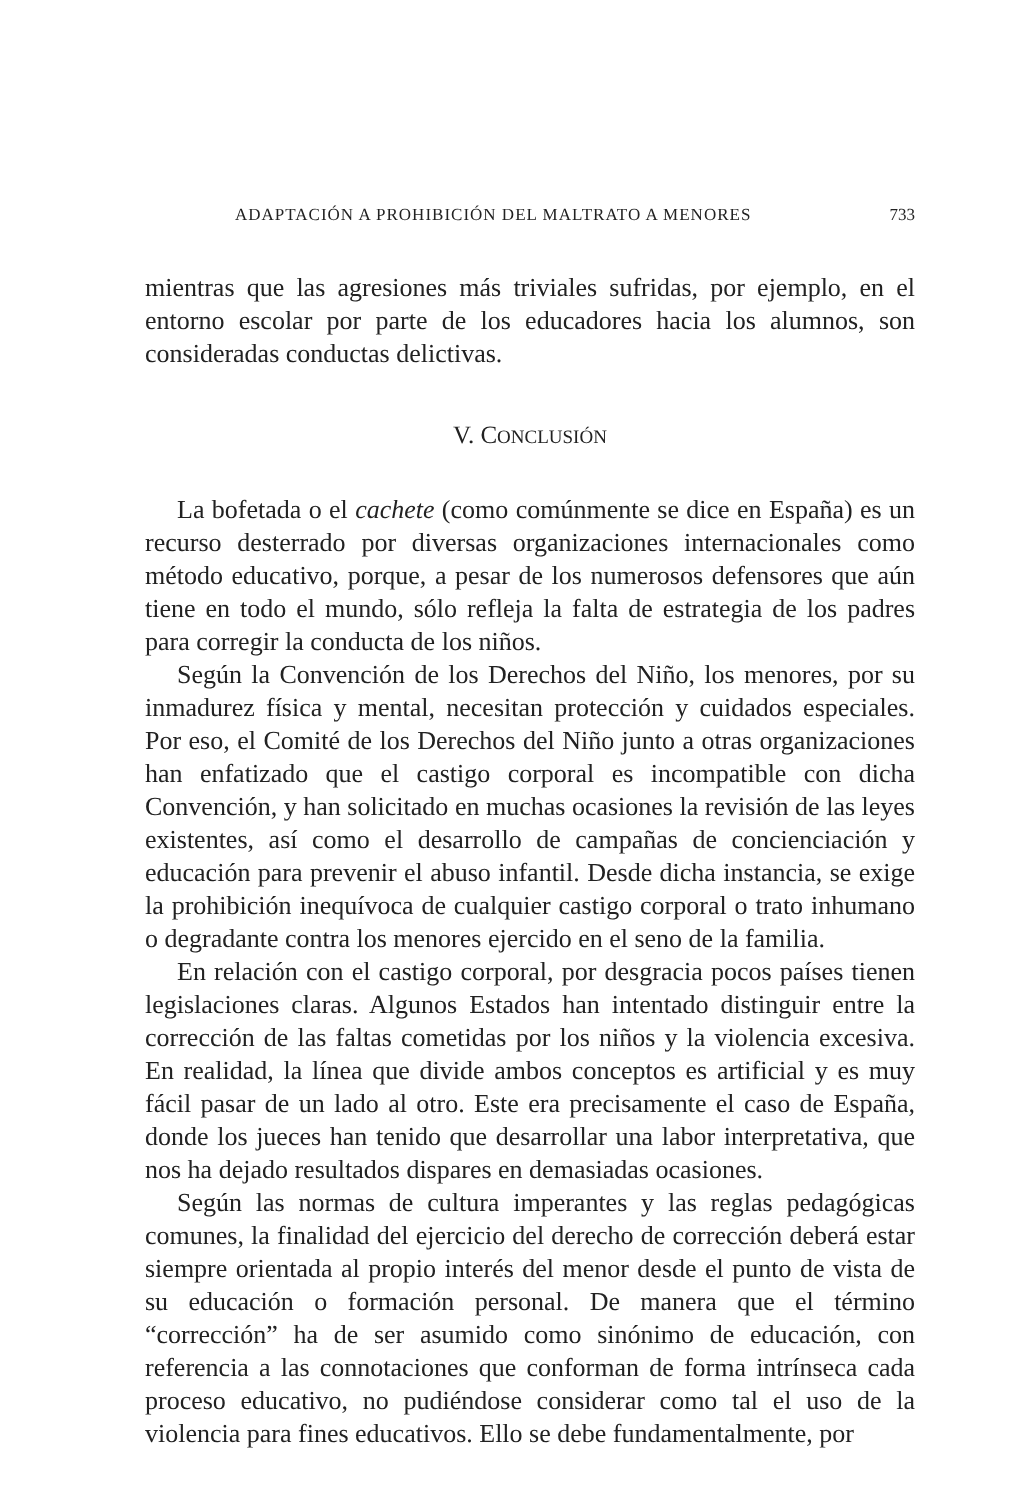ADAPTACIÓN A PROHIBICIÓN DEL MALTRATO A MENORES 733
mientras que las agresiones más triviales sufridas, por ejemplo, en el entorno escolar por parte de los educadores hacia los alumnos, son consideradas conductas delictivas.
V. CONCLUSIÓN
La bofetada o el cachete (como comúnmente se dice en España) es un recurso desterrado por diversas organizaciones internacionales como método educativo, porque, a pesar de los numerosos defensores que aún tiene en todo el mundo, sólo refleja la falta de estrategia de los padres para corregir la conducta de los niños.
Según la Convención de los Derechos del Niño, los menores, por su inmadurez física y mental, necesitan protección y cuidados especiales. Por eso, el Comité de los Derechos del Niño junto a otras organizaciones han enfatizado que el castigo corporal es incompatible con dicha Convención, y han solicitado en muchas ocasiones la revisión de las leyes existentes, así como el desarrollo de campañas de concienciación y educación para prevenir el abuso infantil. Desde dicha instancia, se exige la prohibición inequívoca de cualquier castigo corporal o trato inhumano o degradante contra los menores ejercido en el seno de la familia.
En relación con el castigo corporal, por desgracia pocos países tienen legislaciones claras. Algunos Estados han intentado distinguir entre la corrección de las faltas cometidas por los niños y la violencia excesiva. En realidad, la línea que divide ambos conceptos es artificial y es muy fácil pasar de un lado al otro. Este era precisamente el caso de España, donde los jueces han tenido que desarrollar una labor interpretativa, que nos ha dejado resultados dispares en demasiadas ocasiones.
Según las normas de cultura imperantes y las reglas pedagógicas comunes, la finalidad del ejercicio del derecho de corrección deberá estar siempre orientada al propio interés del menor desde el punto de vista de su educación o formación personal. De manera que el término “corrección” ha de ser asumido como sinónimo de educación, con referencia a las connotaciones que conforman de forma intrínseca cada proceso educativo, no pudiéndose considerar como tal el uso de la violencia para fines educativos. Ello se debe fundamentalmente, por